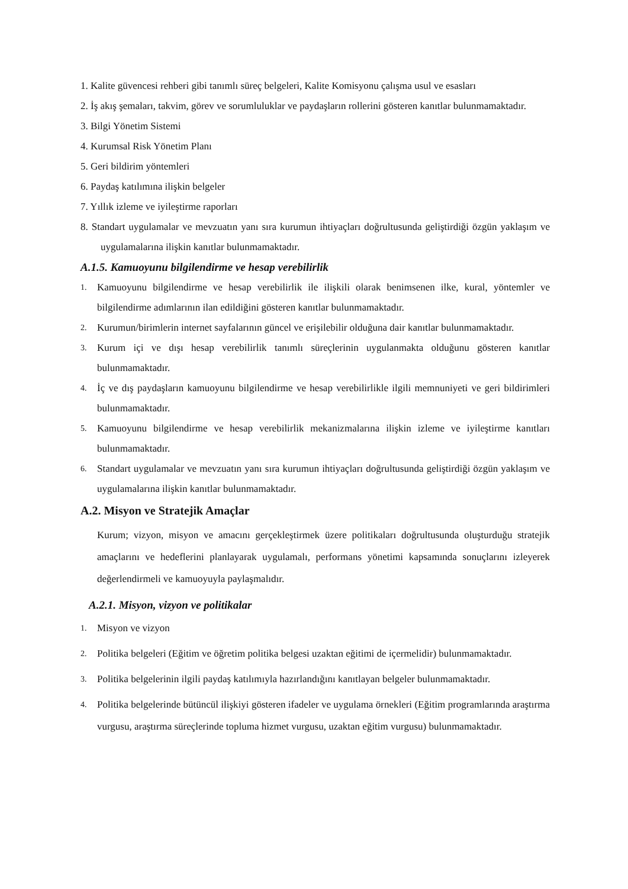1. Kalite güvencesi rehberi gibi tanımlı süreç belgeleri, Kalite Komisyonu çalışma usul ve esasları
2. İş akış şemaları, takvim, görev ve sorumluluklar ve paydaşların rollerini gösteren kanıtlar bulunmamaktadır.
3. Bilgi Yönetim Sistemi
4. Kurumsal Risk Yönetim Planı
5. Geri bildirim yöntemleri
6. Paydaş katılımına ilişkin belgeler
7. Yıllık izleme ve iyileştirme raporları
8. Standart uygulamalar ve mevzuatın yanı sıra kurumun ihtiyaçları doğrultusunda geliştirdiği özgün yaklaşım ve uygulamalarına ilişkin kanıtlar bulunmamaktadır.
A.1.5. Kamuoyunu bilgilendirme ve hesap verebilirlik
1. Kamuoyunu bilgilendirme ve hesap verebilirlik ile ilişkili olarak benimsenen ilke, kural, yöntemler ve bilgilendirme adımlarının ilan edildiğini gösteren kanıtlar bulunmamaktadır.
2. Kurumun/birimlerin internet sayfalarının güncel ve erişilebilir olduğuna dair kanıtlar bulunmamaktadır.
3. Kurum içi ve dışı hesap verebilirlik tanımlı süreçlerinin uygulanmakta olduğunu gösteren kanıtlar bulunmamaktadır.
4. İç ve dış paydaşların kamuoyunu bilgilendirme ve hesap verebilirlikle ilgili memnuniyeti ve geri bildirimleri bulunmamaktadır.
5. Kamuoyunu bilgilendirme ve hesap verebilirlik mekanizmalarına ilişkin izleme ve iyileştirme kanıtları bulunmamaktadır.
6. Standart uygulamalar ve mevzuatın yanı sıra kurumun ihtiyaçları doğrultusunda geliştirdiği özgün yaklaşım ve uygulamalarına ilişkin kanıtlar bulunmamaktadır.
A.2. Misyon ve Stratejik Amaçlar
Kurum; vizyon, misyon ve amacını gerçekleştirmek üzere politikaları doğrultusunda oluşturduğu stratejik amaçlarını ve hedeflerini planlayarak uygulamalı, performans yönetimi kapsamında sonuçlarını izleyerek değerlendirmeli ve kamuoyuyla paylaşmalıdır.
A.2.1. Misyon, vizyon ve politikalar
1. Misyon ve vizyon
2. Politika belgeleri (Eğitim ve öğretim politika belgesi uzaktan eğitimi de içermelidir) bulunmamaktadır.
3. Politika belgelerinin ilgili paydaş katılımıyla hazırlandığını kanıtlayan belgeler bulunmamaktadır.
4. Politika belgelerinde bütüncül ilişkiyi gösteren ifadeler ve uygulama örnekleri (Eğitim programlarında araştırma vurgusu, araştırma süreçlerinde topluma hizmet vurgusu, uzaktan eğitim vurgusu) bulunmamaktadır.